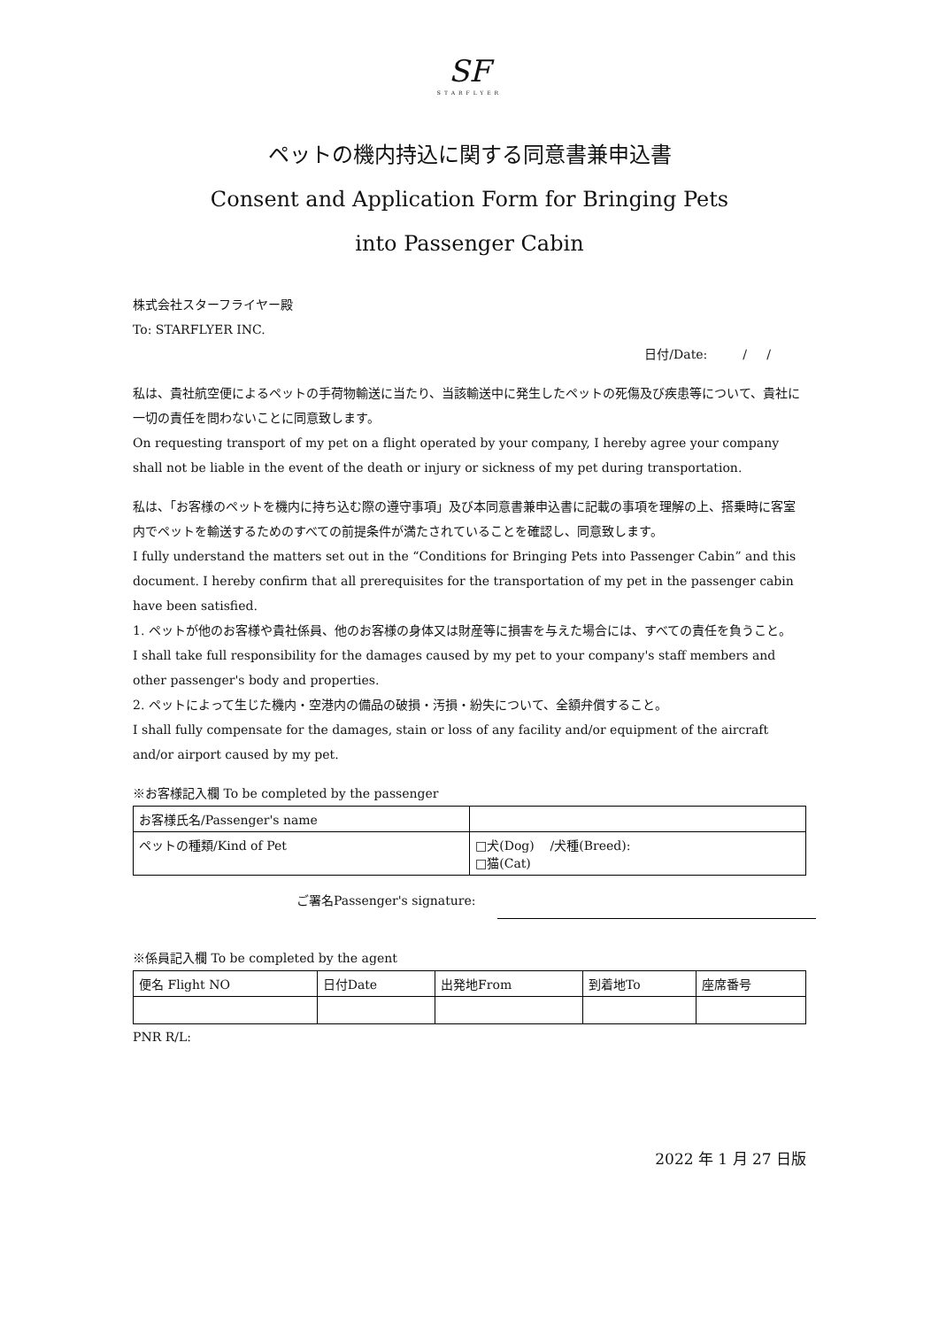SF
STARFLYER
ペットの機内持込に関する同意書兼申込書
Consent and Application Form for Bringing Pets
into Passenger Cabin
株式会社スターフライヤー殿
To: STARFLYER INC.
日付/Date: / /
私は、貴社航空便によるペットの手荷物輸送に当たり、当該輸送中に発生したペットの死傷及び疾患等について、貴社に一切の責任を問わないことに同意致します。
On requesting transport of my pet on a flight operated by your company, I hereby agree your company shall not be liable in the event of the death or injury or sickness of my pet during transportation.
私は、「お客様のペットを機内に持ち込む際の遵守事項」及び本同意書兼申込書に記載の事項を理解の上、搭乗時に客室内でペットを輸送するためのすべての前提条件が満たされていることを確認し、同意致します。
I fully understand the matters set out in the “Conditions for Bringing Pets into Passenger Cabin” and this document. I hereby confirm that all prerequisites for the transportation of my pet in the passenger cabin have been satisfied.
1. ペットが他のお客様や貴社係員、他のお客様の身体又は財産等に損害を与えた場合には、すべての責任を負うこと。
I shall take full responsibility for the damages caused by my pet to your company's staff members and other passenger's body and properties.
2. ペットによって生じた機内・空港内の備品の破損・汚損・紛失について、全額弁償すること。
I shall fully compensate for the damages, stain or loss of any facility and/or equipment of the aircraft and/or airport caused by my pet.
※お客様記入欄 To be completed by the passenger
| お客様氏名/Passenger's name | |
| ペットの種類/Kind of Pet | □犬(Dog) /犬種(Breed): □猫(Cat) |
ご署名Passenger's signature:
※係員記入欄 To be completed by the agent
| 便名 Flight NO | 日付Date | 出発地From | 到着地To | 座席番号 |
PNR R/L:
2022 年 1 月 27 日版